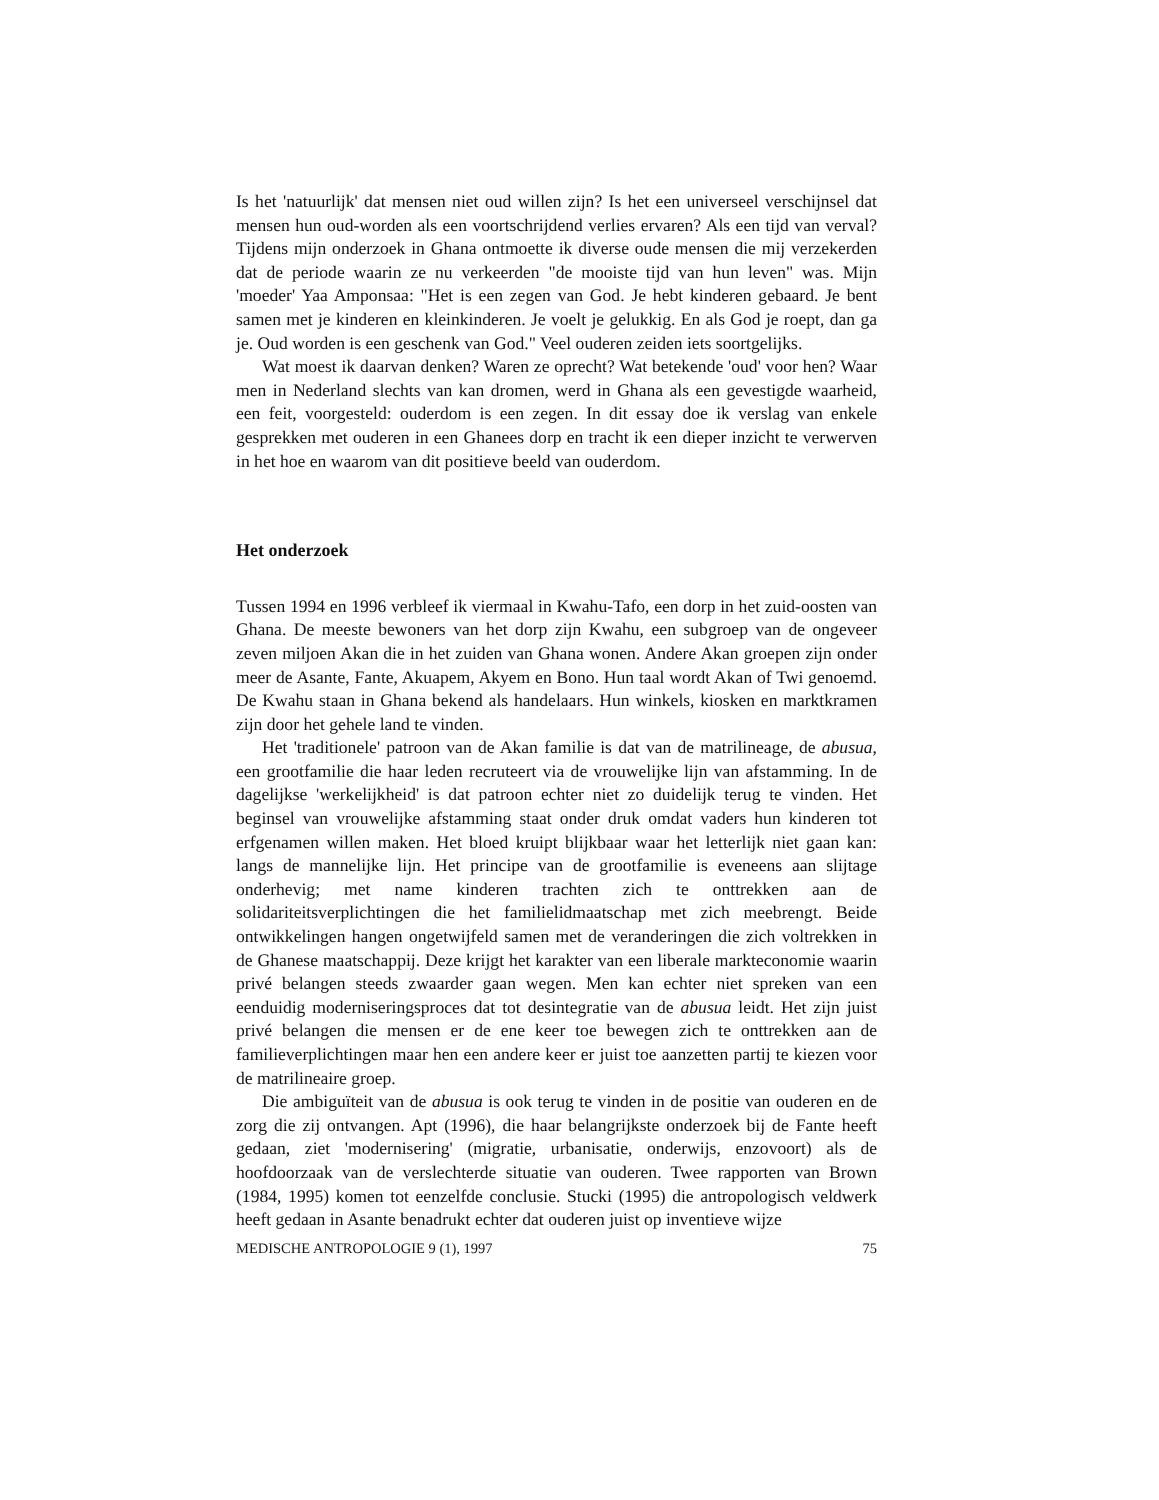Is het 'natuurlijk' dat mensen niet oud willen zijn? Is het een universeel verschijnsel dat mensen hun oud-worden als een voortschrijdend verlies ervaren? Als een tijd van verval? Tijdens mijn onderzoek in Ghana ontmoette ik diverse oude mensen die mij verzekerden dat de periode waarin ze nu verkeerden "de mooiste tijd van hun leven" was. Mijn 'moeder' Yaa Amponsaa: "Het is een zegen van God. Je hebt kinderen gebaard. Je bent samen met je kinderen en kleinkinderen. Je voelt je gelukkig. En als God je roept, dan ga je. Oud worden is een geschenk van God." Veel ouderen zeiden iets soortgelijks.
Wat moest ik daarvan denken? Waren ze oprecht? Wat betekende 'oud' voor hen? Waar men in Nederland slechts van kan dromen, werd in Ghana als een gevestigde waarheid, een feit, voorgesteld: ouderdom is een zegen. In dit essay doe ik verslag van enkele gesprekken met ouderen in een Ghanees dorp en tracht ik een dieper inzicht te verwerven in het hoe en waarom van dit positieve beeld van ouderdom.
Het onderzoek
Tussen 1994 en 1996 verbleef ik viermaal in Kwahu-Tafo, een dorp in het zuid-oosten van Ghana. De meeste bewoners van het dorp zijn Kwahu, een subgroep van de ongeveer zeven miljoen Akan die in het zuiden van Ghana wonen. Andere Akan groepen zijn onder meer de Asante, Fante, Akuapem, Akyem en Bono. Hun taal wordt Akan of Twi genoemd. De Kwahu staan in Ghana bekend als handelaars. Hun winkels, kiosken en marktkramen zijn door het gehele land te vinden.
Het 'traditionele' patroon van de Akan familie is dat van de matrilineage, de abusua, een grootfamilie die haar leden recruteert via de vrouwelijke lijn van afstamming. In de dagelijkse 'werkelijkheid' is dat patroon echter niet zo duidelijk terug te vinden. Het beginsel van vrouwelijke afstamming staat onder druk omdat vaders hun kinderen tot erfgenamen willen maken. Het bloed kruipt blijkbaar waar het letterlijk niet gaan kan: langs de mannelijke lijn. Het principe van de grootfamilie is eveneens aan slijtage onderhevig; met name kinderen trachten zich te onttrekken aan de solidariteitsverplichtingen die het familielidmaatschap met zich meebrengt. Beide ontwikkelingen hangen ongetwijfeld samen met de veranderingen die zich voltrekken in de Ghanese maatschappij. Deze krijgt het karakter van een liberale markteconomie waarin privé belangen steeds zwaarder gaan wegen. Men kan echter niet spreken van een eenduidig moderniseringsproces dat tot desintegratie van de abusua leidt. Het zijn juist privé belangen die mensen er de ene keer toe bewegen zich te onttrekken aan de familieverplichtingen maar hen een andere keer er juist toe aanzetten partij te kiezen voor de matrilineaire groep.
Die ambiguïteit van de abusua is ook terug te vinden in de positie van ouderen en de zorg die zij ontvangen. Apt (1996), die haar belangrijkste onderzoek bij de Fante heeft gedaan, ziet 'modernisering' (migratie, urbanisatie, onderwijs, enzovoort) als de hoofdoorzaak van de verslechterde situatie van ouderen. Twee rapporten van Brown (1984, 1995) komen tot eenzelfde conclusie. Stucki (1995) die antropologisch veldwerk heeft gedaan in Asante benadrukt echter dat ouderen juist op inventieve wijze
MEDISCHE ANTROPOLOGIE 9 (1), 1997 75